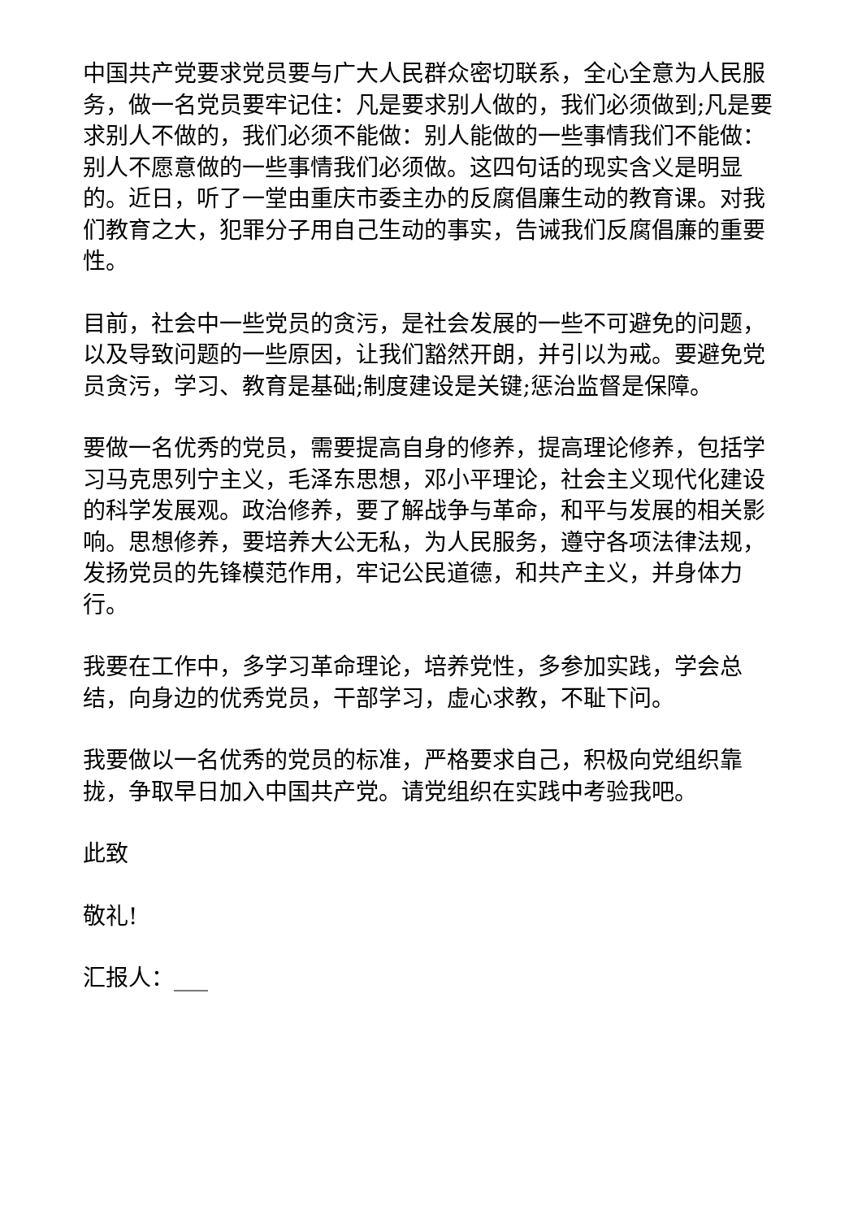中国共产党要求党员要与广大人民群众密切联系，全心全意为人民服务，做一名党员要牢记住：凡是要求别人做的，我们必须做到;凡是要求别人不做的，我们必须不能做：别人能做的一些事情我们不能做：别人不愿意做的一些事情我们必须做。这四句话的现实含义是明显的。近日，听了一堂由重庆市委主办的反腐倡廉生动的教育课。对我们教育之大，犯罪分子用自己生动的事实，告诫我们反腐倡廉的重要性。
目前，社会中一些党员的贪污，是社会发展的一些不可避免的问题，以及导致问题的一些原因，让我们豁然开朗，并引以为戒。要避免党员贪污，学习、教育是基础;制度建设是关键;惩治监督是保障。
要做一名优秀的党员，需要提高自身的修养，提高理论修养，包括学习马克思列宁主义，毛泽东思想，邓小平理论，社会主义现代化建设的科学发展观。政治修养，要了解战争与革命，和平与发展的相关影响。思想修养，要培养大公无私，为人民服务，遵守各项法律法规，发扬党员的先锋模范作用，牢记公民道德，和共产主义，并身体力行。
我要在工作中，多学习革命理论，培养党性，多参加实践，学会总结，向身边的优秀党员，干部学习，虚心求教，不耻下问。
我要做以一名优秀的党员的标准，严格要求自己，积极向党组织靠拢，争取早日加入中国共产党。请党组织在实践中考验我吧。
此致
敬礼!
汇报人：___